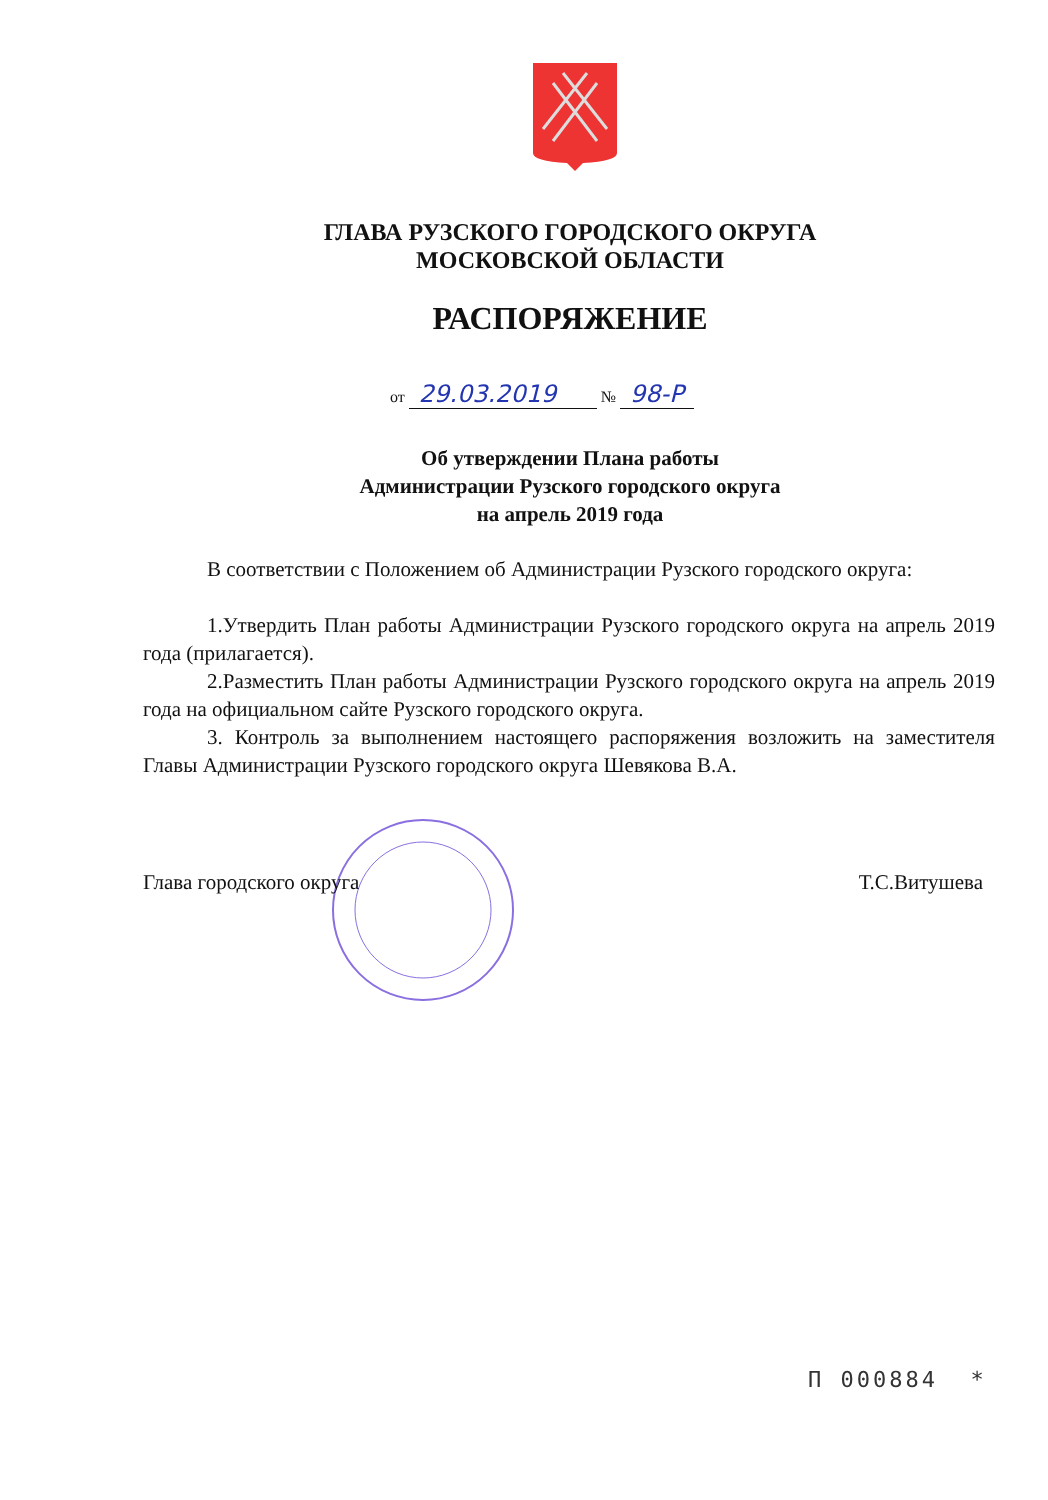ГЛАВА РУЗСКОГО ГОРОДСКОГО ОКРУГА
МОСКОВСКОЙ ОБЛАСТИ
РАСПОРЯЖЕНИЕ
от 29.03.2019 № 98-Р
Об утверждении Плана работы
Администрации Рузского городского округа
на апрель 2019 года
В соответствии с Положением об Администрации Рузского городского округа:
1.Утвердить План работы Администрации Рузского городского округа на апрель 2019 года (прилагается).
2.Разместить План работы Администрации Рузского городского округа на апрель 2019 года на официальном сайте Рузского городского округа.
3. Контроль за выполнением настоящего распоряжения возложить на заместителя Главы Администрации Рузского городского округа Шевякова В.А.
Глава городского округа Т.С.Витушева
П 000884 *